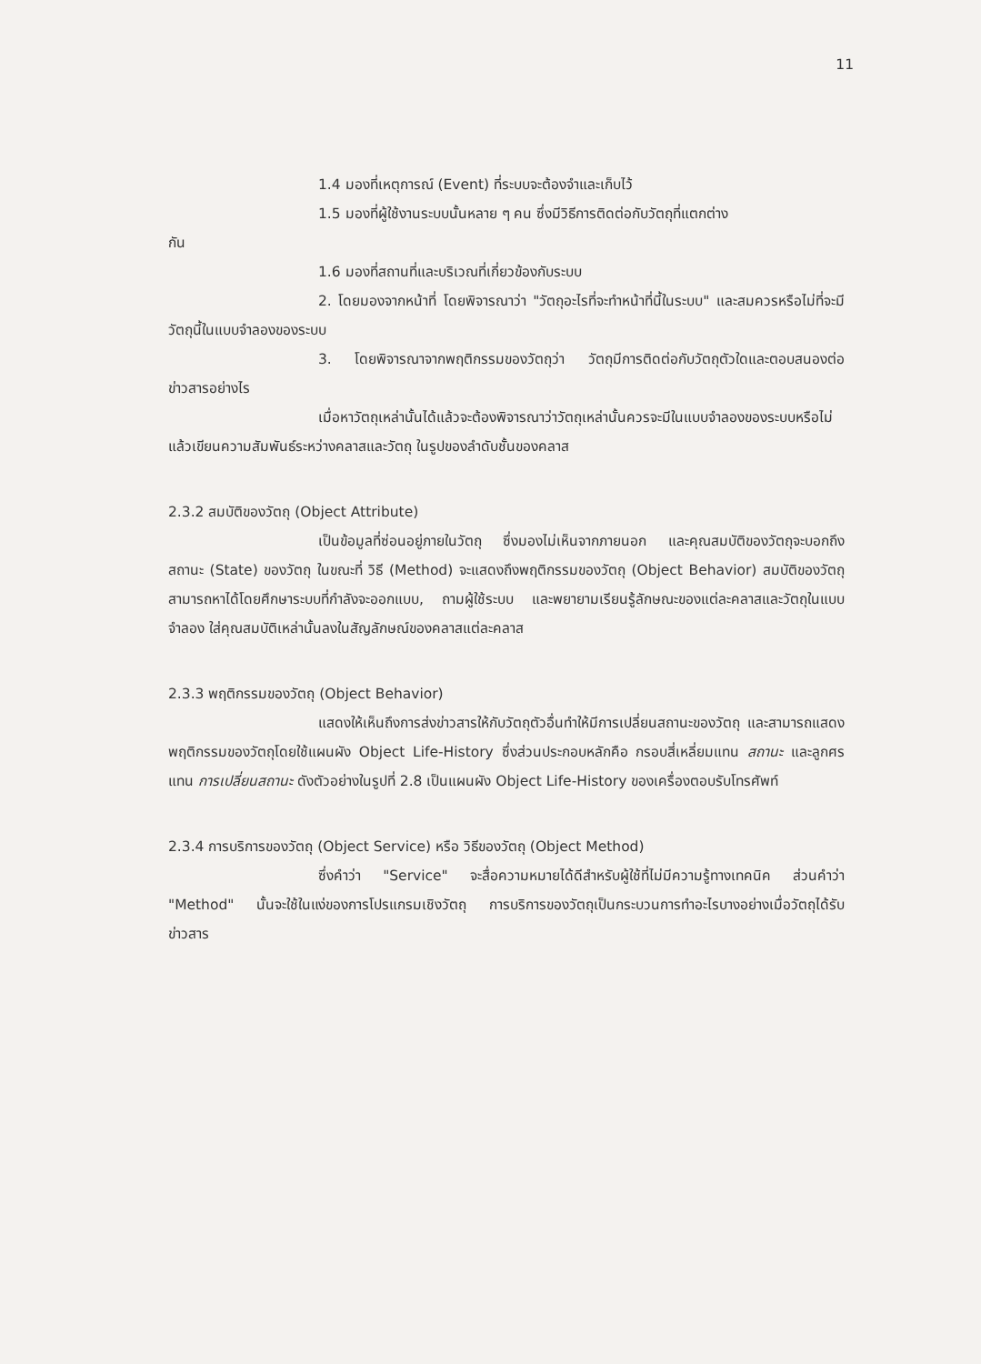11
1.4 มองที่เหตุการณ์ (Event) ที่ระบบจะต้องจำและเก็บไว้
1.5 มองที่ผู้ใช้งานระบบนั้นหลาย ๆ คน ซึ่งมีวิธีการติดต่อกับวัตถุที่แตกต่าง
กัน
1.6 มองที่สถานที่และบริเวณที่เกี่ยวข้องกับระบบ
2. โดยมองจากหน้าที่ โดยพิจารณาว่า "วัตถุอะไรที่จะทำหน้าที่นี้ในระบบ" และสมควรหรือไม่ที่จะมีวัตถุนี้ในแบบจำลองของระบบ
3. โดยพิจารณาจากพฤติกรรมของวัตถุว่า วัตถุมีการติดต่อกับวัตถุตัวใดและตอบสนองต่อข่าวสารอย่างไร
เมื่อหาวัตถุเหล่านั้นได้แล้วจะต้องพิจารณาว่าวัตถุเหล่านั้นควรจะมีในแบบจำลองของระบบหรือไม่ แล้วเขียนความสัมพันธ์ระหว่างคลาสและวัตถุ ในรูปของลำดับชั้นของคลาส
2.3.2 สมบัติของวัตถุ (Object Attribute)
เป็นข้อมูลที่ซ่อนอยู่ภายในวัตถุ ซึ่งมองไม่เห็นจากภายนอก และคุณสมบัติของวัตถุจะบอกถึงสถานะ (State) ของวัตถุ ในขณะที่ วิธี (Method) จะแสดงถึงพฤติกรรมของวัตถุ (Object Behavior) สมบัติของวัตถุสามารถหาได้โดยศึกษาระบบที่กำลังจะออกแบบ, ถามผู้ใช้ระบบ และพยายามเรียนรู้ลักษณะของแต่ละคลาสและวัตถุในแบบจำลอง ใส่คุณสมบัติเหล่านั้นลงในสัญลักษณ์ของคลาสแต่ละคลาส
2.3.3 พฤติกรรมของวัตถุ (Object Behavior)
แสดงให้เห็นถึงการส่งข่าวสารให้กับวัตถุตัวอื่นทำให้มีการเปลี่ยนสถานะของวัตถุ และสามารถแสดงพฤติกรรมของวัตถุโดยใช้แผนผัง Object Life-History ซึ่งส่วนประกอบหลักคือ กรอบสี่เหลี่ยมแทน สถานะ และลูกศรแทน การเปลี่ยนสถานะ ดังตัวอย่างในรูปที่ 2.8 เป็นแผนผัง Object Life-History ของเครื่องตอบรับโทรศัพท์
2.3.4 การบริการของวัตถุ (Object Service) หรือ วิธีของวัตถุ (Object Method)
ซึ่งคำว่า "Service" จะสื่อความหมายได้ดีสำหรับผู้ใช้ที่ไม่มีความรู้ทางเทคนิค ส่วนคำว่า "Method" นั้นจะใช้ในแง่ของการโปรแกรมเชิงวัตถุ การบริการของวัตถุเป็นกระบวนการทำอะไรบางอย่างเมื่อวัตถุได้รับข่าวสาร